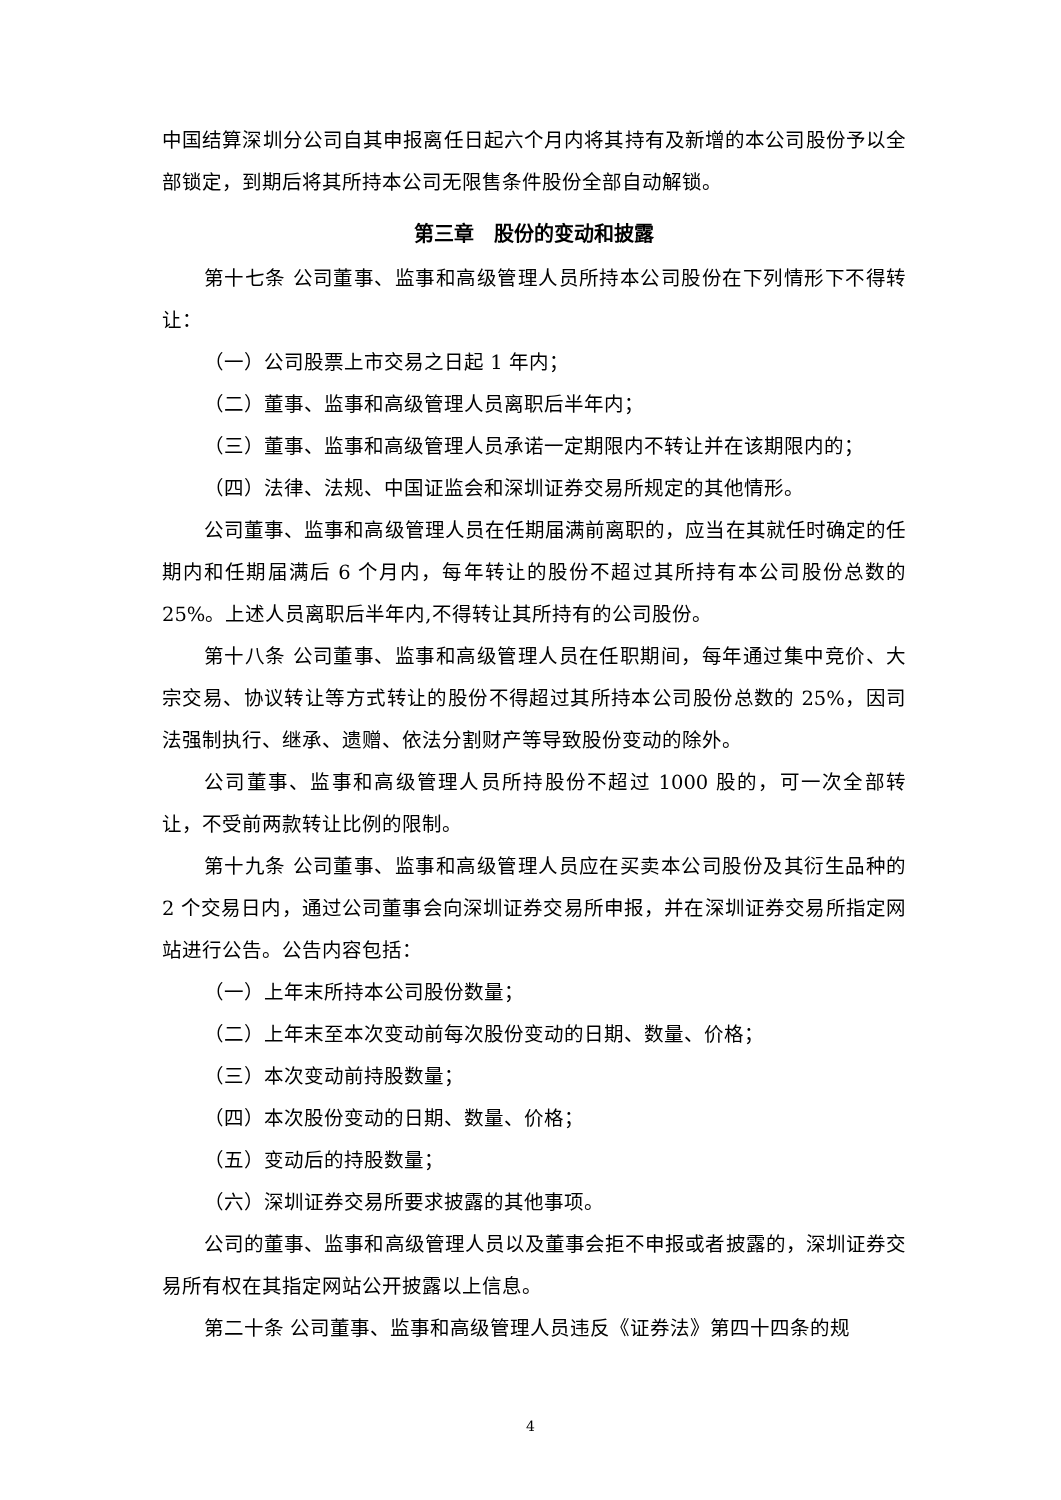中国结算深圳分公司自其申报离任日起六个月内将其持有及新增的本公司股份予以全部锁定，到期后将其所持本公司无限售条件股份全部自动解锁。
第三章　股份的变动和披露
第十七条 公司董事、监事和高级管理人员所持本公司股份在下列情形下不得转让：
（一）公司股票上市交易之日起 1 年内；
（二）董事、监事和高级管理人员离职后半年内；
（三）董事、监事和高级管理人员承诺一定期限内不转让并在该期限内的；
（四）法律、法规、中国证监会和深圳证券交易所规定的其他情形。
公司董事、监事和高级管理人员在任期届满前离职的，应当在其就任时确定的任期内和任期届满后 6 个月内，每年转让的股份不超过其所持有本公司股份总数的 25%。上述人员离职后半年内,不得转让其所持有的公司股份。
第十八条 公司董事、监事和高级管理人员在任职期间，每年通过集中竞价、大宗交易、协议转让等方式转让的股份不得超过其所持本公司股份总数的 25%，因司法强制执行、继承、遗赠、依法分割财产等导致股份变动的除外。
公司董事、监事和高级管理人员所持股份不超过 1000 股的，可一次全部转让，不受前两款转让比例的限制。
第十九条 公司董事、监事和高级管理人员应在买卖本公司股份及其衍生品种的 2 个交易日内，通过公司董事会向深圳证券交易所申报，并在深圳证券交易所指定网站进行公告。公告内容包括：
（一）上年末所持本公司股份数量；
（二）上年末至本次变动前每次股份变动的日期、数量、价格；
（三）本次变动前持股数量；
（四）本次股份变动的日期、数量、价格；
（五）变动后的持股数量；
（六）深圳证券交易所要求披露的其他事项。
公司的董事、监事和高级管理人员以及董事会拒不申报或者披露的，深圳证券交易所有权在其指定网站公开披露以上信息。
第二十条 公司董事、监事和高级管理人员违反《证券法》第四十四条的规
4